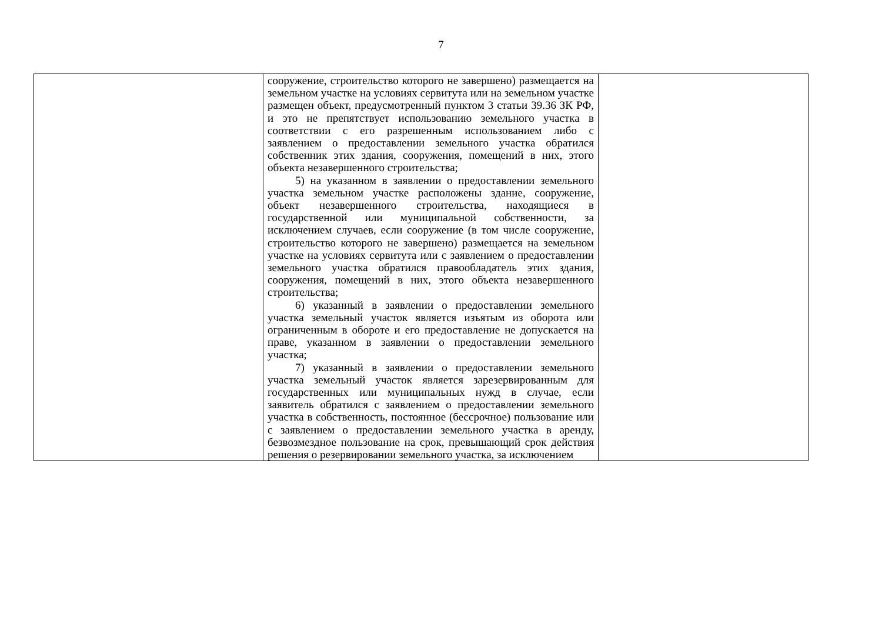7
| | сооружение, строительство которого не завершено) размещается на земельном участке на условиях сервитута или на земельном участке размещен объект, предусмотренный пунктом 3 статьи 39.36 ЗК РФ, и это не препятствует использованию земельного участка в соответствии с его разрешенным использованием либо с заявлением о предоставлении земельного участка обратился собственник этих здания, сооружения, помещений в них, этого объекта незавершенного строительства; 5) на указанном в заявлении о предоставлении земельного участка земельном участке расположены здание, сооружение, объект незавершенного строительства, находящиеся в государственной или муниципальной собственности, за исключением случаев, если сооружение (в том числе сооружение, строительство которого не завершено) размещается на земельном участке на условиях сервитута или с заявлением о предоставлении земельного участка обратился правообладатель этих здания, сооружения, помещений в них, этого объекта незавершенного строительства; 6) указанный в заявлении о предоставлении земельного участка земельный участок является изъятым из оборота или ограниченным в обороте и его предоставление не допускается на праве, указанном в заявлении о предоставлении земельного участка; 7) указанный в заявлении о предоставлении земельного участка земельный участок является зарезервированным для государственных или муниципальных нужд в случае, если заявитель обратился с заявлением о предоставлении земельного участка в собственность, постоянное (бессрочное) пользование или с заявлением о предоставлении земельного участка в аренду, безвозмездное пользование на срок, превышающий срок действия решения о резервировании земельного участка, за исключением | |